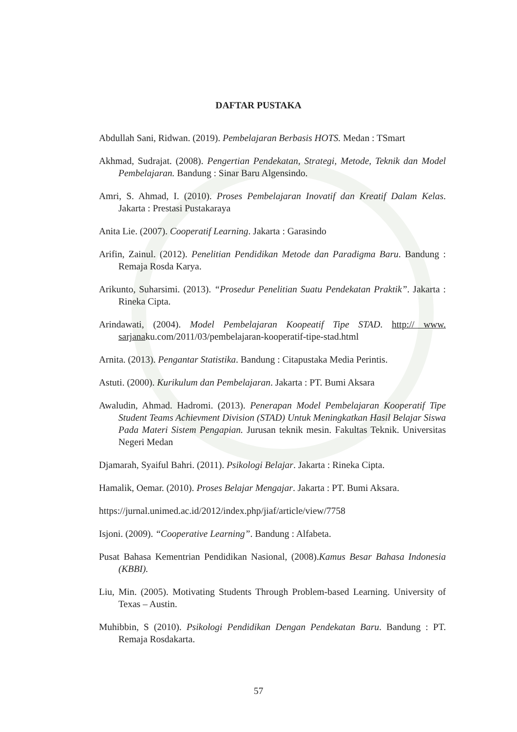DAFTAR PUSTAKA
Abdullah Sani, Ridwan. (2019). Pembelajaran Berbasis HOTS. Medan : TSmart
Akhmad, Sudrajat. (2008). Pengertian Pendekatan, Strategi, Metode, Teknik dan Model Pembelajaran. Bandung : Sinar Baru Algensindo.
Amri, S. Ahmad, I. (2010). Proses Pembelajaran Inovatif dan Kreatif Dalam Kelas. Jakarta : Prestasi Pustakaraya
Anita Lie. (2007). Cooperatif Learning. Jakarta : Garasindo
Arifin, Zainul. (2012). Penelitian Pendidikan Metode dan Paradigma Baru. Bandung : Remaja Rosda Karya.
Arikunto, Suharsimi. (2013). “Prosedur Penelitian Suatu Pendekatan Praktik”. Jakarta : Rineka Cipta.
Arindawati, (2004). Model Pembelajaran Koopeatif Tipe STAD. http:// www. sarjanaku.com/2011/03/pembelajaran-kooperatif-tipe-stad.html
Arnita. (2013). Pengantar Statistika. Bandung : Citapustaka Media Perintis.
Astuti. (2000). Kurikulum dan Pembelajaran. Jakarta : PT. Bumi Aksara
Awaludin, Ahmad. Hadromi. (2013). Penerapan Model Pembelajaran Kooperatif Tipe Student Teams Achievment Division (STAD) Untuk Meningkatkan Hasil Belajar Siswa Pada Materi Sistem Pengapian. Jurusan teknik mesin. Fakultas Teknik. Universitas Negeri Medan
Djamarah, Syaiful Bahri. (2011). Psikologi Belajar. Jakarta : Rineka Cipta.
Hamalik, Oemar. (2010). Proses Belajar Mengajar. Jakarta : PT. Bumi Aksara.
https://jurnal.unimed.ac.id/2012/index.php/jiaf/article/view/7758
Isjoni. (2009). “Cooperative Learning”. Bandung : Alfabeta.
Pusat Bahasa Kementrian Pendidikan Nasional, (2008).Kamus Besar Bahasa Indonesia (KBBI).
Liu, Min. (2005). Motivating Students Through Problem-based Learning. University of Texas – Austin.
Muhibbin, S (2010). Psikologi Pendidikan Dengan Pendekatan Baru. Bandung : PT. Remaja Rosdakarta.
57